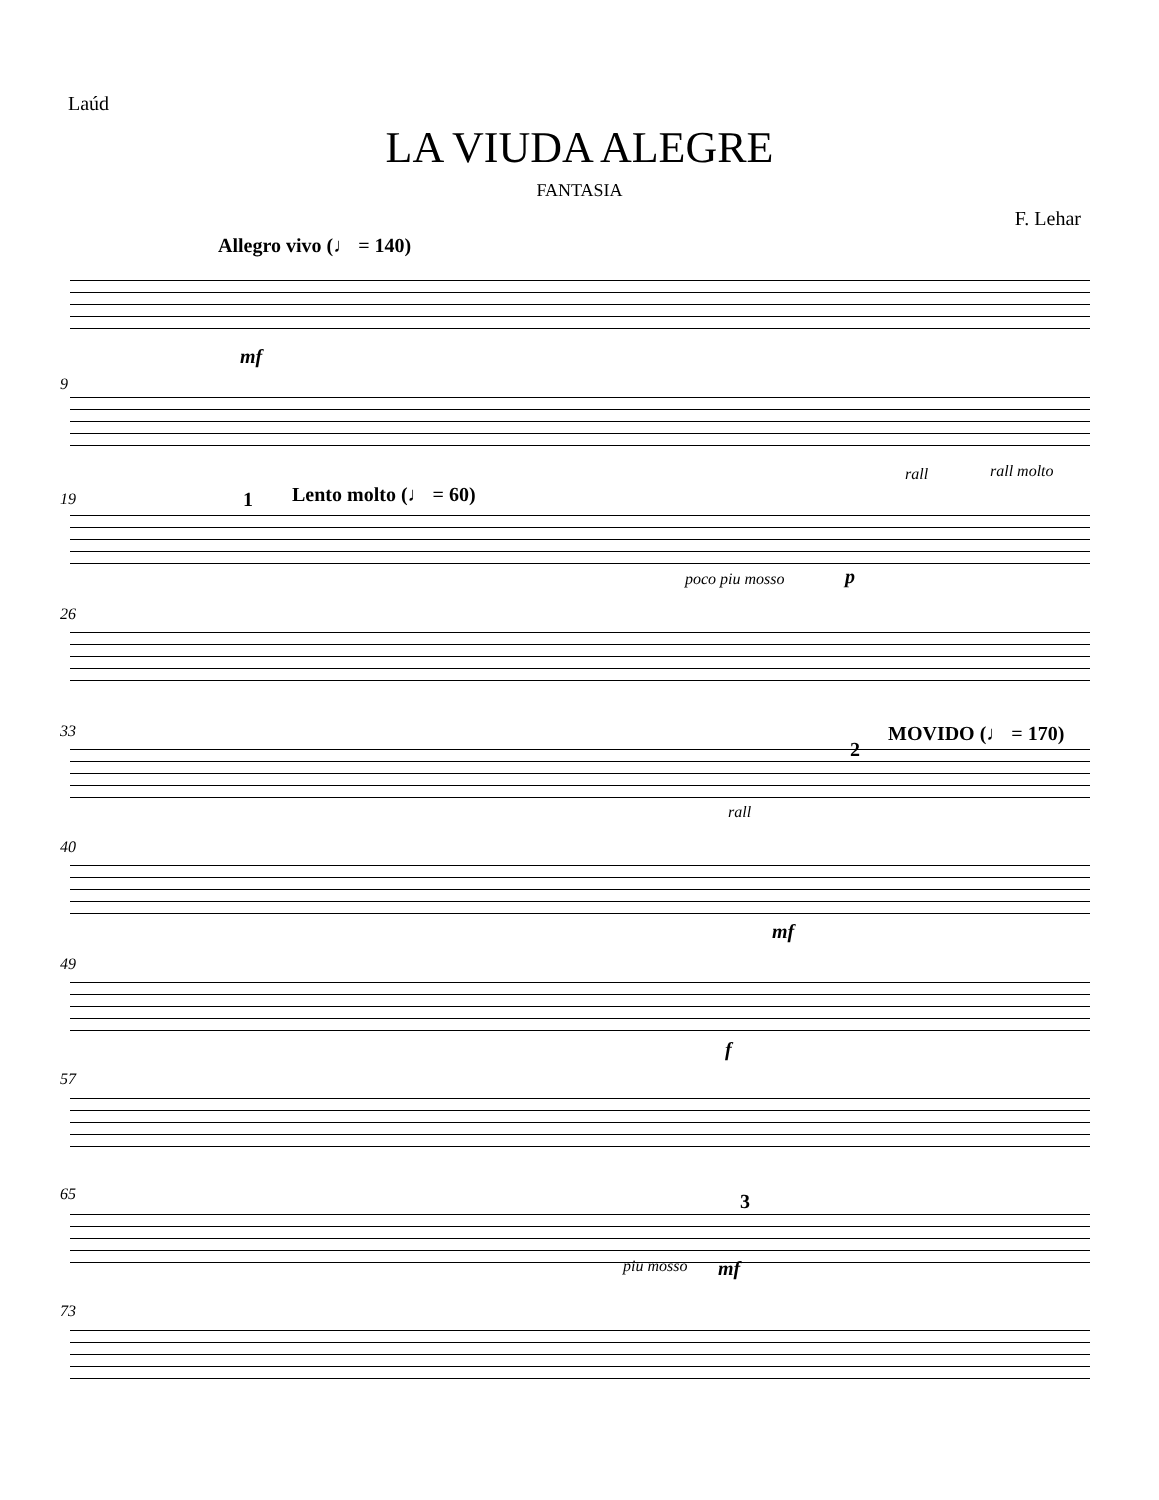Laúd
LA VIUDA ALEGRE
FANTASIA
F. Lehar
Allegro vivo (♩ = 140)
mf
9
rall rall molto
19 1 Lento molto (♩ = 60)
poco piu mosso p
26
33
2
MOVIDO (♩ = 170)
rall
40
mf
49
f
57
65 3
piu mosso mf
73